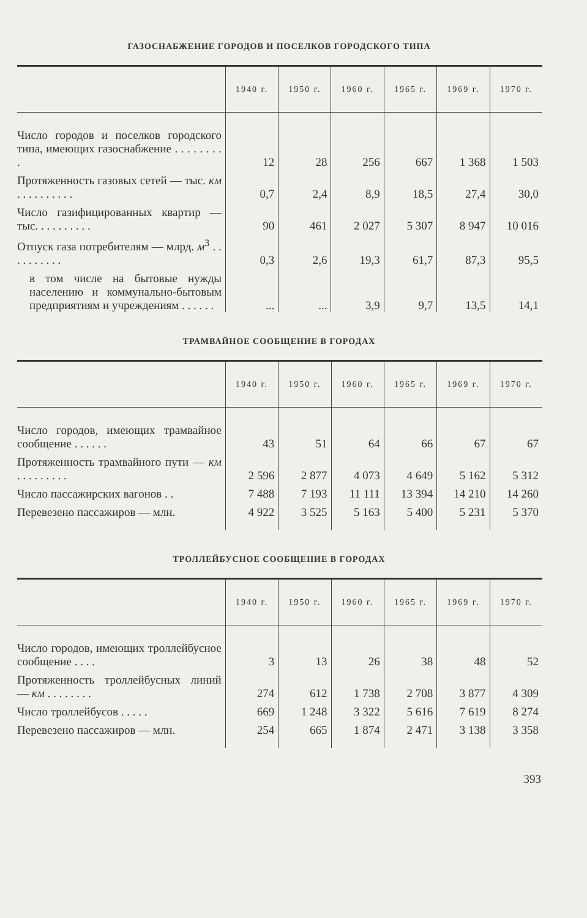ГАЗОСНАБЖЕНИЕ ГОРОДОВ И ПОСЕЛКОВ ГОРОДСКОГО ТИПА
| | 1940 г. | 1950 г. | 1960 г. | 1965 г. | 1969 г. | 1970 г. |
| --- | --- | --- | --- | --- | --- | --- |
| Число городов и поселков городского типа, имеющих газоснабжение . . . . . . . . . | 12 | 28 | 256 | 667 | 1 368 | 1 503 |
| Протяженность газовых сетей — тыс. км . . . . . . . . . . | 0,7 | 2,4 | 8,9 | 18,5 | 27,4 | 30,0 |
| Число газифицированных квартир — тыс. . . . . . . . . . | 90 | 461 | 2 027 | 5 307 | 8 947 | 10 016 |
| Отпуск газа потребителям — млрд. м<sup>3</sup> . . . . . . . . . . | 0,3 | 2,6 | 19,3 | 61,7 | 87,3 | 95,5 |
| в том числе на бытовые нужды населению и коммунально-бытовым предприятиям и учреждениям . . . . . . | ... | ... | 3,9 | 9,7 | 13,5 | 14,1 |
ТРАМВАЙНОЕ СООБЩЕНИЕ В ГОРОДАХ
| | 1940 г. | 1950 г. | 1960 г. | 1965 г. | 1969 г. | 1970 г. |
| --- | --- | --- | --- | --- | --- | --- |
| Число городов, имеющих трамвайное сообщение . . . . . . | 43 | 51 | 64 | 66 | 67 | 67 |
| Протяженность трамвайного пути — км . . . . . . . . . | 2 596 | 2 877 | 4 073 | 4 649 | 5 162 | 5 312 |
| Число пассажирских вагонов . . | 7 488 | 7 193 | 11 111 | 13 394 | 14 210 | 14 260 |
| Перевезено пассажиров — млн. | 4 922 | 3 525 | 5 163 | 5 400 | 5 231 | 5 370 |
ТРОЛЛЕЙБУСНОЕ СООБЩЕНИЕ В ГОРОДАХ
| | 1940 г. | 1950 г. | 1960 г. | 1965 г. | 1969 г. | 1970 г. |
| --- | --- | --- | --- | --- | --- | --- |
| Число городов, имеющих троллейбусное сообщение . . . . | 3 | 13 | 26 | 38 | 48 | 52 |
| Протяженность троллейбусных линий — км . . . . . . . . | 274 | 612 | 1 738 | 2 708 | 3 877 | 4 309 |
| Число троллейбусов . . . . . | 669 | 1 248 | 3 322 | 5 616 | 7 619 | 8 274 |
| Перевезено пассажиров — млн. | 254 | 665 | 1 874 | 2 471 | 3 138 | 3 358 |
393